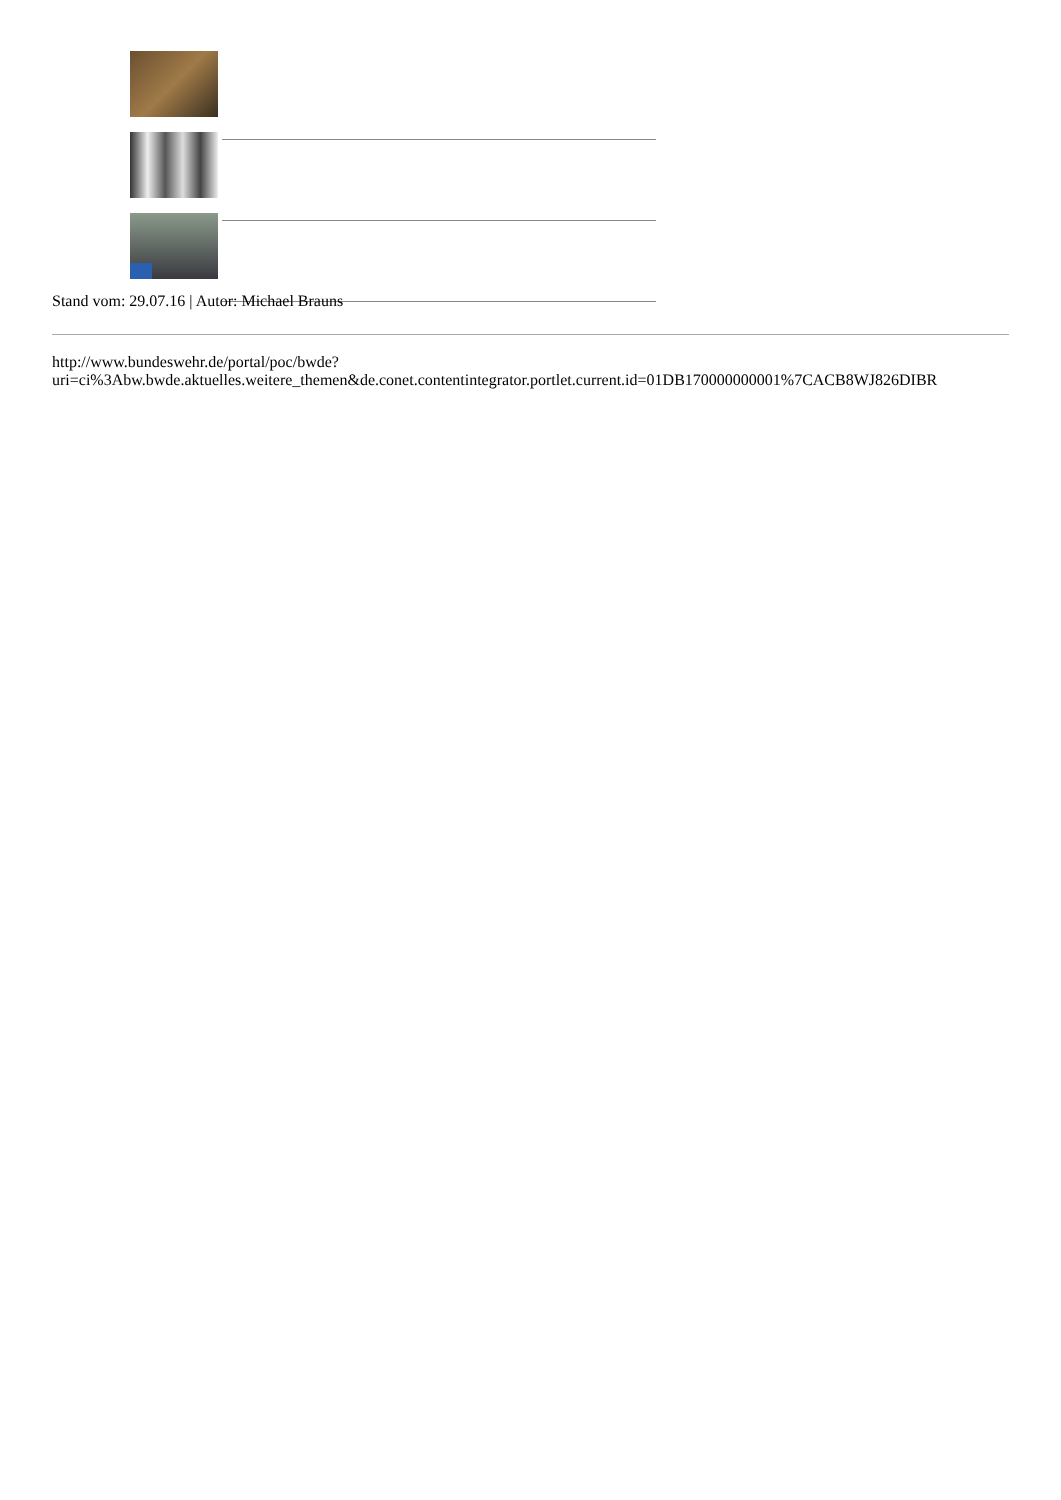Stand vom: 29.07.16 | Autor: Michael Brauns
http://www.bundeswehr.de/portal/poc/bwde?
uri=ci%3Abw.bwde.aktuelles.weitere_themen&de.conet.contentintegrator.portlet.current.id=01DB170000000001%7CACB8WJ826DIBR